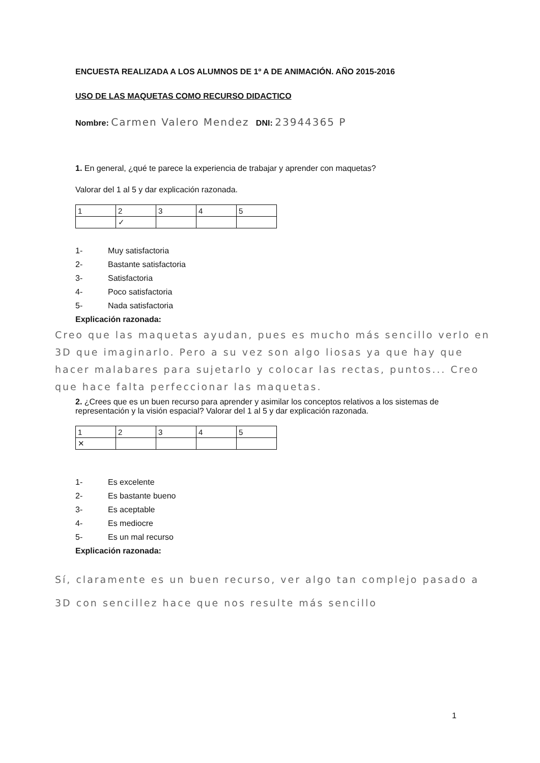ENCUESTA REALIZADA A LOS ALUMNOS DE 1º A DE ANIMACIÓN. AÑO 2015-2016
USO DE LAS MAQUETAS COMO RECURSO DIDACTICO
Nombre: Carmen Valero Mendez DNI: 23944365 P
1. En general, ¿qué te parece la experiencia de trabajar y aprender con maquetas?
Valorar del 1 al 5 y dar explicación razonada.
| 1 | 2 | 3 | 4 | 5 |
| | ✓ | | | |
1- Muy satisfactoria
2- Bastante satisfactoria
3- Satisfactoria
4- Poco satisfactoria
5- Nada satisfactoria
Explicación razonada:
Creo que las maquetas ayudan, pues es mucho más sencillo verlo en 3D que imaginarlo. Pero a su vez son algo liosas ya que hay que hacer malabares para sujetarlo y colocar las rectas, puntos... Creo que hace falta perfeccionar las maquetas.
2. ¿Crees que es un buen recurso para aprender y asimilar los conceptos relativos a los sistemas de representación y la visión espacial? Valorar del 1 al 5 y dar explicación razonada.
| 1 | 2 | 3 | 4 | 5 |
| ✕ | | | | |
1- Es excelente
2- Es bastante bueno
3- Es aceptable
4- Es mediocre
5- Es un mal recurso
Explicación razonada:
Sí, claramente es un buen recurso, ver algo tan complejo pasado a 3D con sencillez hace que nos resulte más sencillo
1